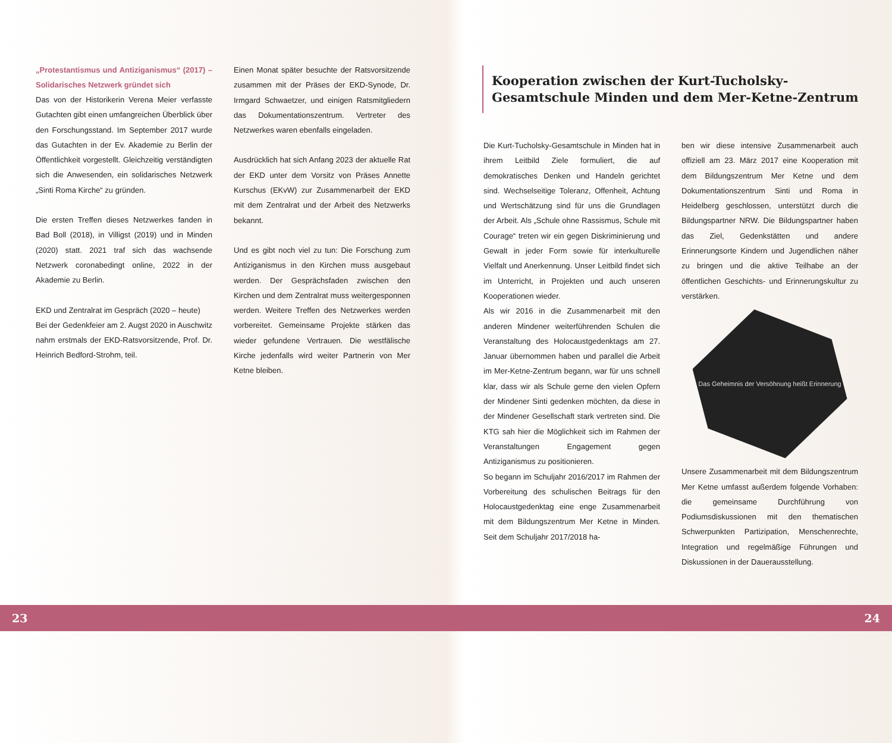„Protestantismus und Antiziganismus“ (2017) – Solidarisches Netzwerk gründet sich
Das von der Historikerin Verena Meier verfasste Gutachten gibt einen umfangreichen Überblick über den Forschungsstand. Im September 2017 wurde das Gutachten in der Ev. Akademie zu Berlin der Öffentlichkeit vorgestellt. Gleichzeitig verständigten sich die Anwesenden, ein solidarisches Netzwerk „Sinti Roma Kirche“ zu gründen.
Die ersten Treffen dieses Netzwerkes fanden in Bad Boll (2018), in Villigst (2019) und in Minden (2020) statt. 2021 traf sich das wachsende Netzwerk coronabedingt online, 2022 in der Akademie zu Berlin.
EKD und Zentralrat im Gespräch (2020 – heute)
Bei der Gedenkfeier am 2. Augst 2020 in Auschwitz nahm erstmals der EKD-Ratsvorsitzende, Prof. Dr. Heinrich Bedford-Strohm, teil.
Einen Monat später besuchte der Ratsvorsitzende zusammen mit der Präses der EKD-Synode, Dr. Irmgard Schwaetzer, und einigen Ratsmitgliedern das Dokumentationszentrum. Vertreter des Netzwerkes waren ebenfalls eingeladen.
Ausdrücklich hat sich Anfang 2023 der aktuelle Rat der EKD unter dem Vorsitz von Präses Annette Kurschus (EKvW) zur Zusammenarbeit der EKD mit dem Zentralrat und der Arbeit des Netzwerks bekannt.
Und es gibt noch viel zu tun: Die Forschung zum Antiziganismus in den Kirchen muss ausgebaut werden. Der Gesprächsfaden zwischen den Kirchen und dem Zentralrat muss weitergesponnen werden. Weitere Treffen des Netzwerkes werden vorbereitet. Gemeinsame Projekte stärken das wieder gefundene Vertrauen. Die westfälische Kirche jedenfalls wird weiter Partnerin von Mer Ketne bleiben.
Kooperation zwischen der Kurt-Tucholsky-Gesamtschule Minden und dem Mer-Ketne-Zentrum
Die Kurt-Tucholsky-Gesamtschule in Minden hat in ihrem Leitbild Ziele formuliert, die auf demokratisches Denken und Handeln gerichtet sind. Wechselseitige Toleranz, Offenheit, Achtung und Wertschätzung sind für uns die Grundlagen der Arbeit. Als „Schule ohne Rassismus, Schule mit Courage“ treten wir ein gegen Diskriminierung und Gewalt in jeder Form sowie für interkulturelle Vielfalt und Anerkennung. Unser Leitbild findet sich im Unterricht, in Projekten und auch unseren Kooperationen wieder.
Als wir 2016 in die Zusammenarbeit mit den anderen Mindener weiterführenden Schulen die Veranstaltung des Holocaustgedenktags am 27. Januar übernommen haben und parallel die Arbeit im Mer-Ketne-Zentrum begann, war für uns schnell klar, dass wir als Schule gerne den vielen Opfern der Mindener Sinti gedenken möchten, da diese in der Mindener Gesellschaft stark vertreten sind. Die KTG sah hier die Möglichkeit sich im Rahmen der Veranstaltungen Engagement gegen Antiziganismus zu positionieren.
So begann im Schuljahr 2016/2017 im Rahmen der Vorbereitung des schulischen Beitrags für den Holocaustgedenktag eine enge Zusammenarbeit mit dem Bildungszentrum Mer Ketne in Minden. Seit dem Schuljahr 2017/2018 ha-
ben wir diese intensive Zusammenarbeit auch offiziell am 23. März 2017 eine Kooperation mit dem Bildungszentrum Mer Ketne und dem Dokumentationszentrum Sinti und Roma in Heidelberg geschlossen, unterstützt durch die Bildungspartner NRW. Die Bildungspartner haben das Ziel, Gedenkstätten und andere Erinnerungsorte Kindern und Jugendlichen näher zu bringen und die aktive Teilhabe an der öffentlichen Geschichts- und Erinnerungskultur zu verstärken.
Das Geheimnis der Versöhnung heißt Erinnerung
Unsere Zusammenarbeit mit dem Bildungszentrum Mer Ketne umfasst außerdem folgende Vorhaben: die gemeinsame Durchführung von Podiumsdiskussionen mit den thematischen Schwerpunkten Partizipation, Menschenrechte, Integration und regelmäßige Führungen und Diskussionen in der Dauerausstellung.
23 24